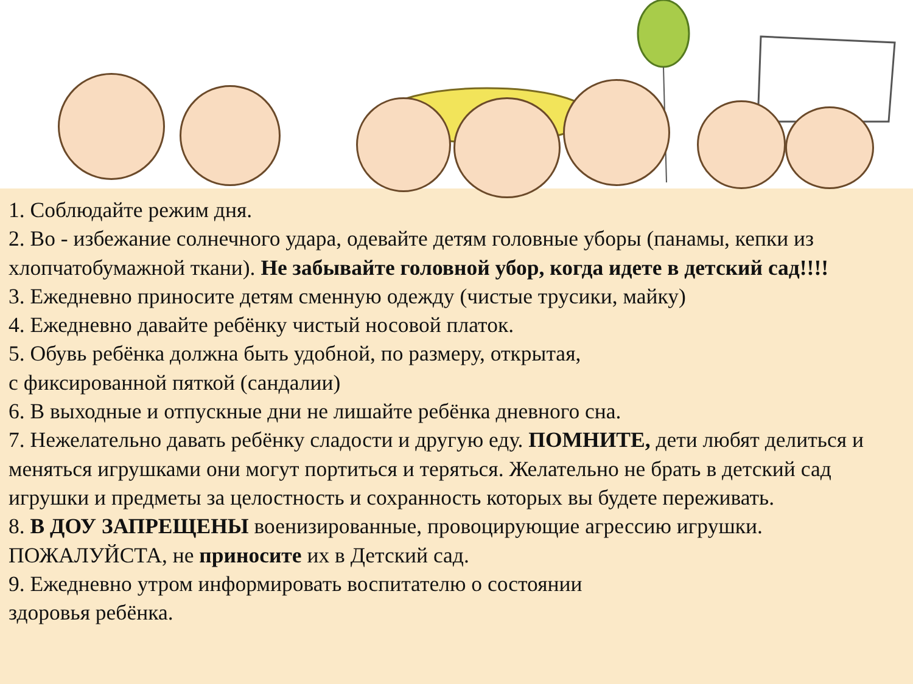1. Соблюдайте режим дня.
2. Во - избежание солнечного удара, одевайте детям головные уборы (панамы, кепки из хлопчатобумажной ткани). Не забывайте головной убор, когда идете в детский сад!!!!
3. Ежедневно приносите детям сменную одежду (чистые трусики, майку)
4. Ежедневно давайте ребёнку чистый носовой платок.
5. Обувь ребёнка должна быть удобной, по размеру, открытая,
с фиксированной пяткой (сандалии)
6. В выходные и отпускные дни не лишайте ребёнка дневного сна.
7. Нежелательно давать ребёнку сладости и другую еду. ПОМНИТЕ, дети любят делиться и меняться игрушками они могут портиться и теряться. Желательно не брать в детский сад игрушки и предметы за целостность и сохранность которых вы будете переживать.
8. В ДОУ ЗАПРЕЩЕНЫ военизированные, провоцирующие агрессию игрушки. ПОЖАЛУЙСТА, не приносите их в Детский сад.
9. Ежедневно утром информировать воспитателю о состоянии
здоровья ребёнка.